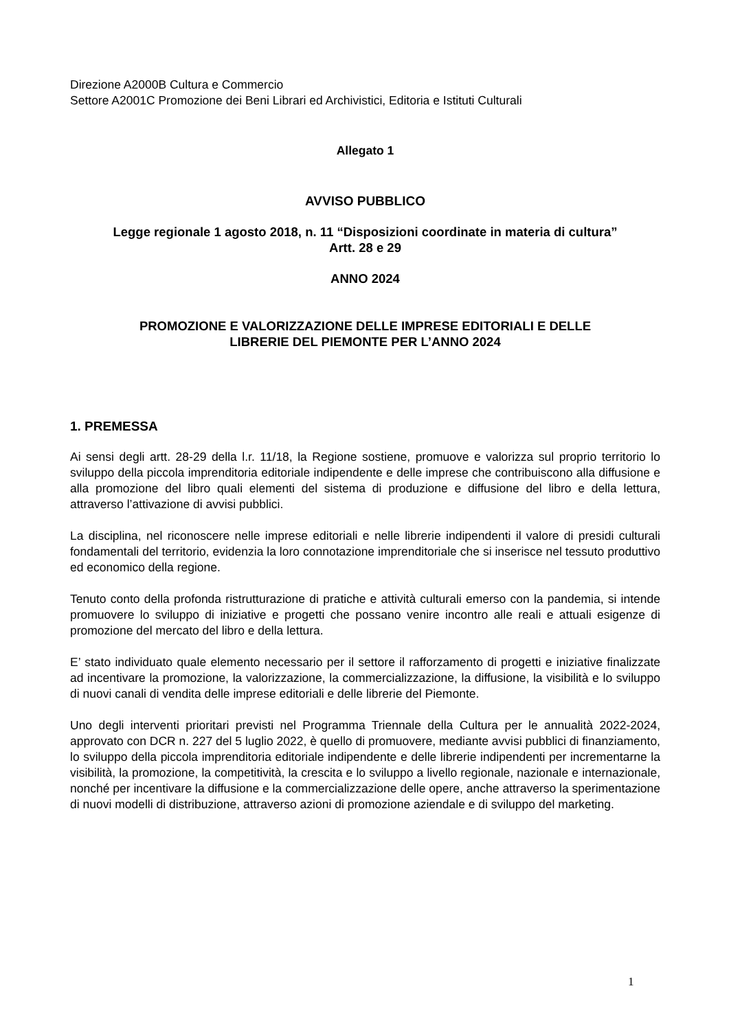Direzione A2000B Cultura e Commercio
Settore A2001C Promozione dei Beni Librari ed Archivistici, Editoria e Istituti Culturali
Allegato 1
AVVISO PUBBLICO
Legge regionale 1 agosto 2018, n. 11 “Disposizioni coordinate in materia di cultura”
Artt. 28 e 29
ANNO 2024
PROMOZIONE E VALORIZZAZIONE DELLE IMPRESE EDITORIALI E DELLE
LIBRERIE DEL PIEMONTE PER L’ANNO 2024
1. PREMESSA
Ai sensi degli artt. 28-29 della l.r. 11/18, la Regione sostiene, promuove e valorizza sul proprio territorio lo sviluppo della piccola imprenditoria editoriale indipendente e delle imprese che contribuiscono alla diffusione e alla promozione del libro quali elementi del sistema di produzione e diffusione del libro e della lettura, attraverso l’attivazione di avvisi pubblici.
La disciplina, nel riconoscere nelle imprese editoriali e nelle librerie indipendenti il valore di presidi culturali fondamentali del territorio, evidenzia la loro connotazione imprenditoriale che si inserisce nel tessuto produttivo ed economico della regione.
Tenuto conto della profonda ristrutturazione di pratiche e attività culturali emerso con la pandemia, si intende promuovere lo sviluppo di iniziative e progetti che possano venire incontro alle reali e attuali esigenze di promozione del mercato del libro e della lettura.
E’ stato individuato quale elemento necessario per il settore il rafforzamento di progetti e iniziative finalizzate ad incentivare la promozione, la valorizzazione, la commercializzazione, la diffusione, la visibilità e lo sviluppo di nuovi canali di vendita delle imprese editoriali e delle librerie del Piemonte.
Uno degli interventi prioritari previsti nel Programma Triennale della Cultura per le annualità 2022-2024, approvato con DCR n. 227 del 5 luglio 2022, è quello di promuovere, mediante avvisi pubblici di finanziamento, lo sviluppo della piccola imprenditoria editoriale indipendente e delle librerie indipendenti per incrementarne la visibilità, la promozione, la competitività, la crescita e lo sviluppo a livello regionale, nazionale e internazionale, nonché per incentivare la diffusione e la commercializzazione delle opere, anche attraverso la sperimentazione di nuovi modelli di distribuzione, attraverso azioni di promozione aziendale e di sviluppo del marketing.
1